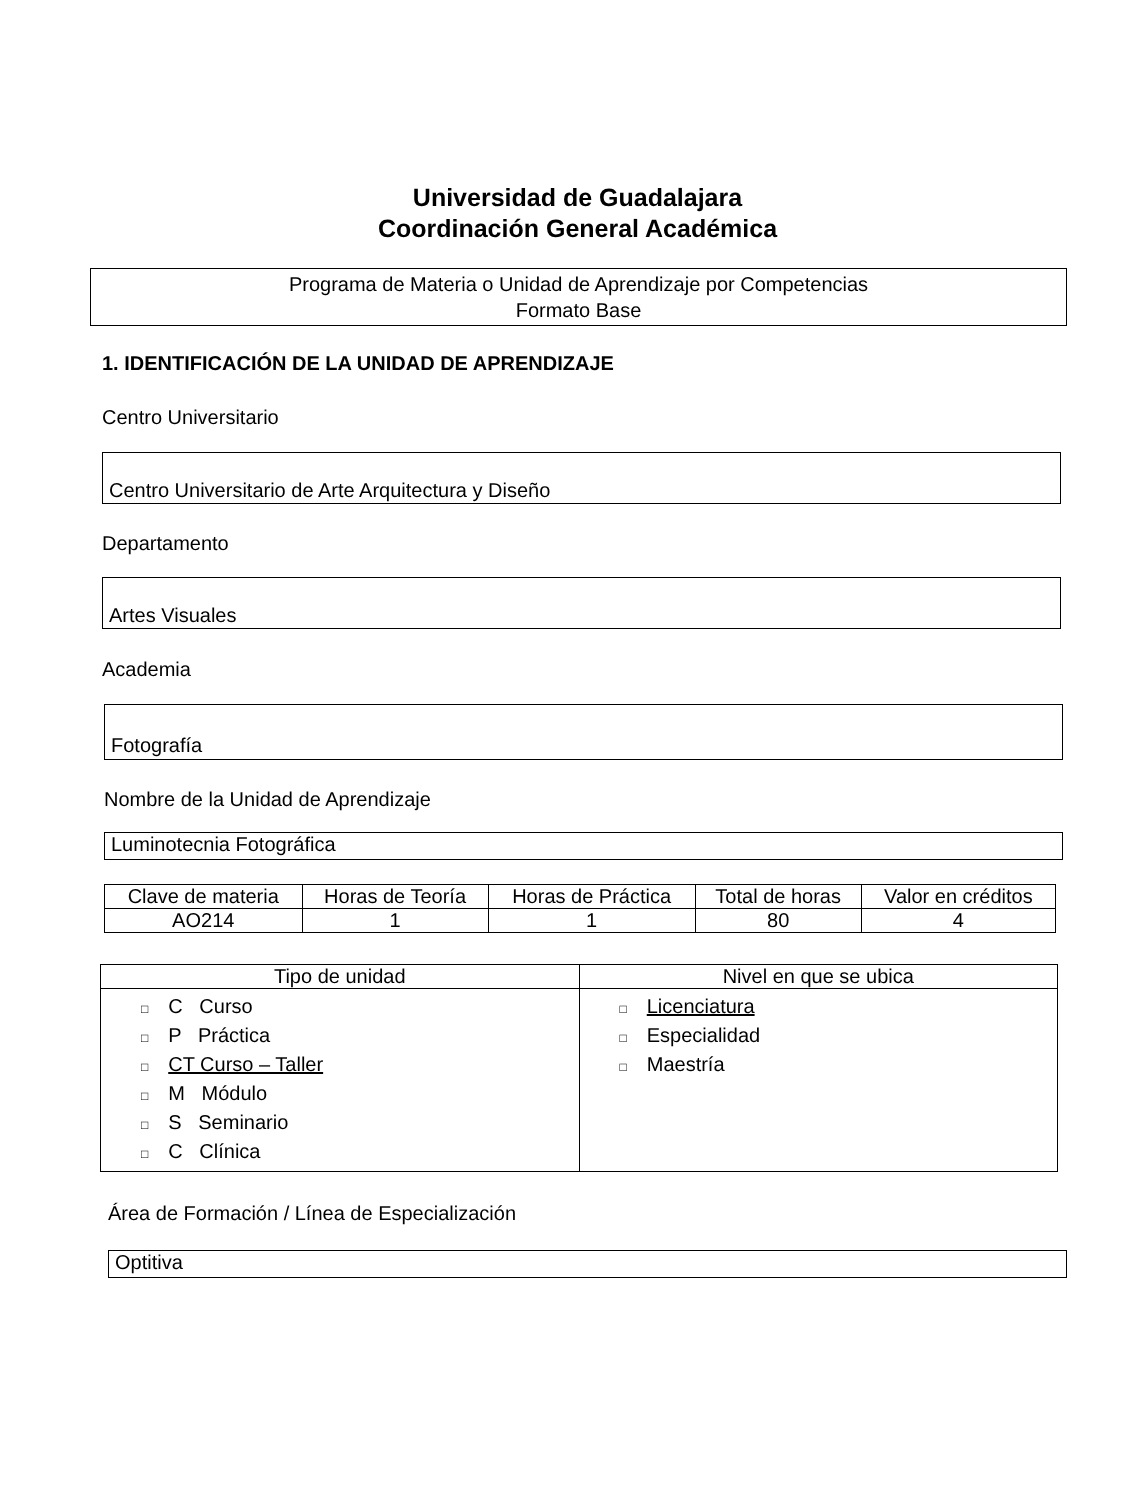Universidad de Guadalajara
Coordinación General Académica
Programa de Materia o Unidad de Aprendizaje por Competencias
Formato Base
1. IDENTIFICACIÓN DE LA UNIDAD DE APRENDIZAJE
Centro Universitario
Centro Universitario de Arte Arquitectura y Diseño
Departamento
Artes Visuales
Academia
Fotografía
Nombre de la Unidad de Aprendizaje
Luminotecnia Fotográfica
| Clave de materia | Horas de Teoría | Horas de Práctica | Total de horas | Valor en créditos |
| AO214 | 1 | 1 | 80 | 4 |
| Tipo de unidad | Nivel en que se ubica |
| --- | --- |
| □ C Curso □ P Práctica □ CT Curso – Taller □ M Módulo □ S Seminario □ C Clínica | □ Licenciatura □ Especialidad □ Maestría |
Área de Formación / Línea de Especialización
Optitiva